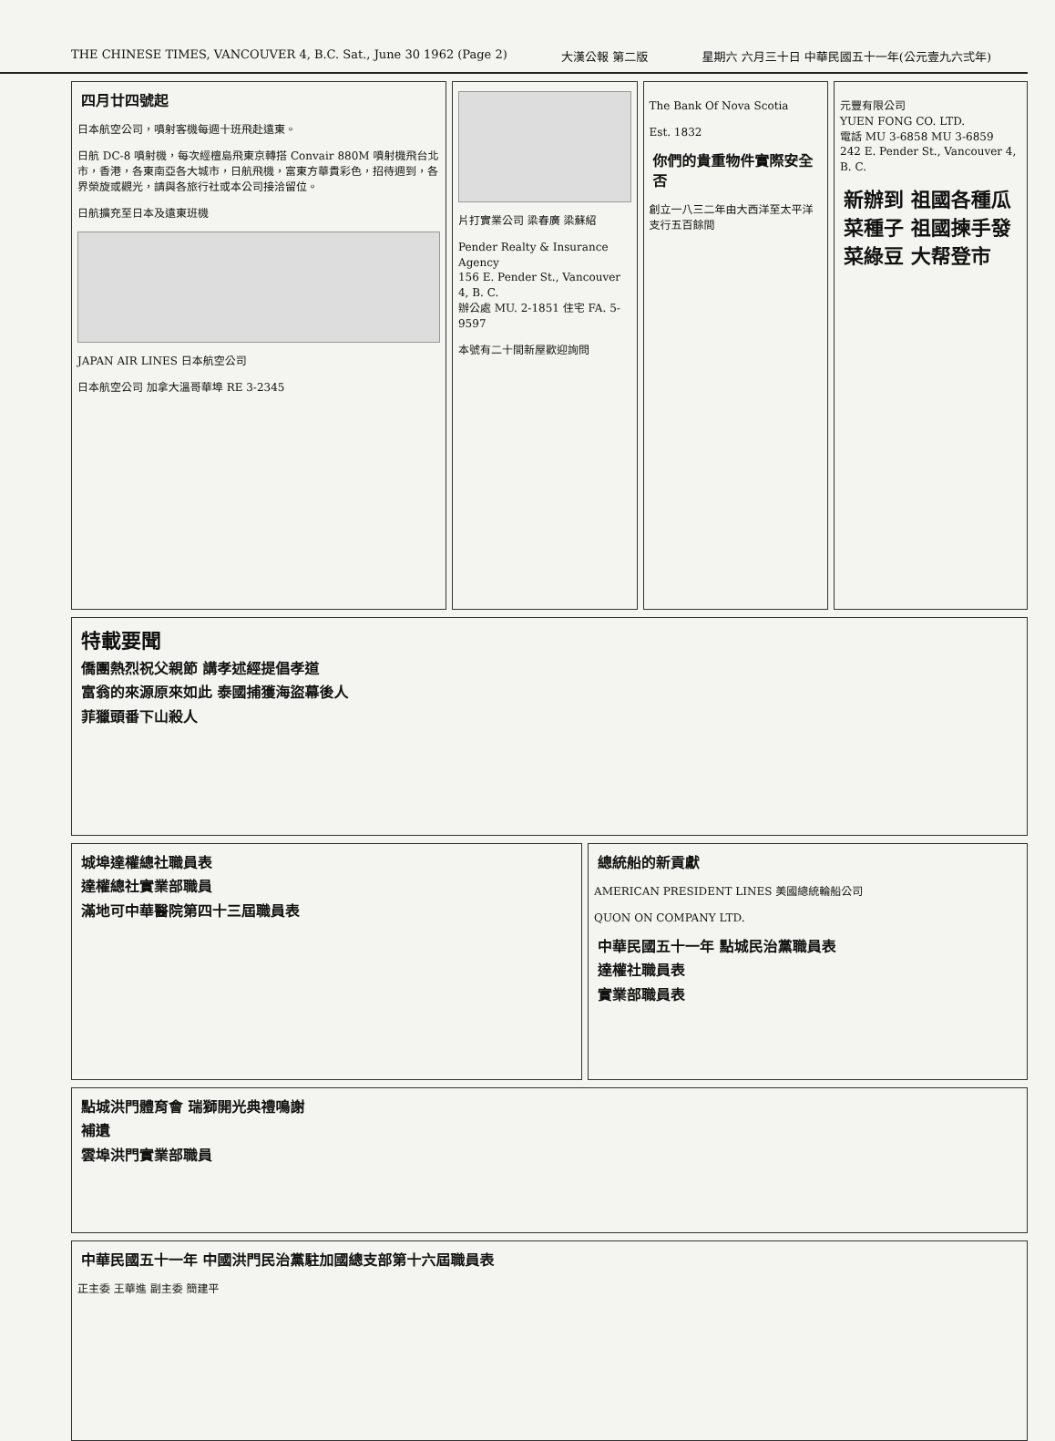THE CHINESE TIMES, VANCOUVER 4, B.C. Sat., June 30 1962 (Page 2) 大漢公報 第二版 星期六 六月三十日 中華民國五十一年(公元壹九六弍年)
四月廿四號起
日本航空公司，噴射客機每週十班飛赴遠東。
日航 DC-8 噴射機，每次經檀島飛東京轉搭 Convair 880M 噴射機飛台北市，香港，各東南亞各大城市，日航飛機，富東方華貴彩色，招待週到，各界榮旋或觀光，請與各旅行社或本公司接洽留位。
日航擴充至日本及遠東班機
JAPAN AIR LINES 日本航空公司
日本航空公司 加拿大溫哥華埠 RE 3-2345
片打實業公司 梁春廣 梁蘇紹
Pender Realty & Insurance Agency
156 E. Pender St., Vancouver 4, B. C.
辦公處 MU. 2-1851 住宅 FA. 5-9597
本號有二十間新屋歡迎詢問
The Bank Of Nova Scotia
Est. 1832
你們的貴重物件實際安全否
創立一八三二年由大西洋至太平洋支行五百餘間
元豐有限公司
YUEN FONG CO. LTD.
電話 MU 3-6858 MU 3-6859
242 E. Pender St., Vancouver 4, B. C.
新辦到 祖國各種瓜菜種子 祖國揀手發菜綠豆 大帮登市
特載要聞
僑團熱烈祝父親節 講孝述經提倡孝道
富翁的來源原來如此 泰國捕獲海盜幕後人
菲獵頭番下山殺人
城埠達權總社職員表
達權總社實業部職員
滿地可中華醫院第四十三屆職員表
總統船的新貢獻
AMERICAN PRESIDENT LINES 美國總統輪船公司
QUON ON COMPANY LTD.
中華民國五十一年 點城民治黨職員表
達權社職員表
實業部職員表
點城洪門體育會 瑞獅開光典禮鳴謝
補遺
雲埠洪門實業部職員
中華民國五十一年 中國洪門民治黨駐加國總支部第十六屆職員表
正主委 王華進 副主委 簡建平